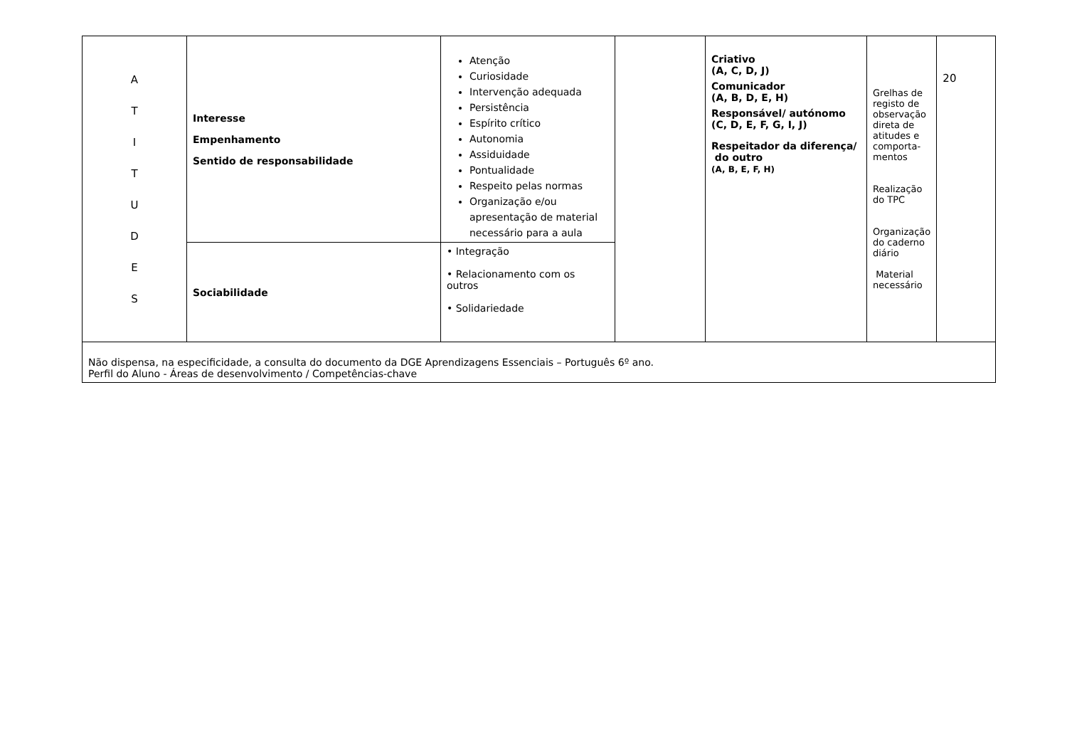| A T I T U D E S | Interesse Empenhamento Sentido de responsabilidade | Atenção Curiosidade Intervenção adequada Persistência Espírito crítico Autonomia Assiduidade Pontualidade Respeito pelas normas Organização e/ou apresentação de material necessário para a aula | | Criativo (A, C, D, J) Comunicador (A, B, D, E, H) Responsável/ autónomo (C, D, E, F, G, I, J) Respeitador da diferença/ do outro (A, B, E, F, H) | Grelhas de registo de observação direta de atitudes e comporta-mentos Realização do TPC Organização do caderno diário Material necessário | 20 |
| | Sociabilidade | • Integração • Relacionamento com os outros • Solidariedade | | | | |
| Não dispensa, na especificidade, a consulta do documento da DGE Aprendizagens Essenciais – Português 6º ano. Perfil do Aluno - Áreas de desenvolvimento / Competências-chave | | | | | | |